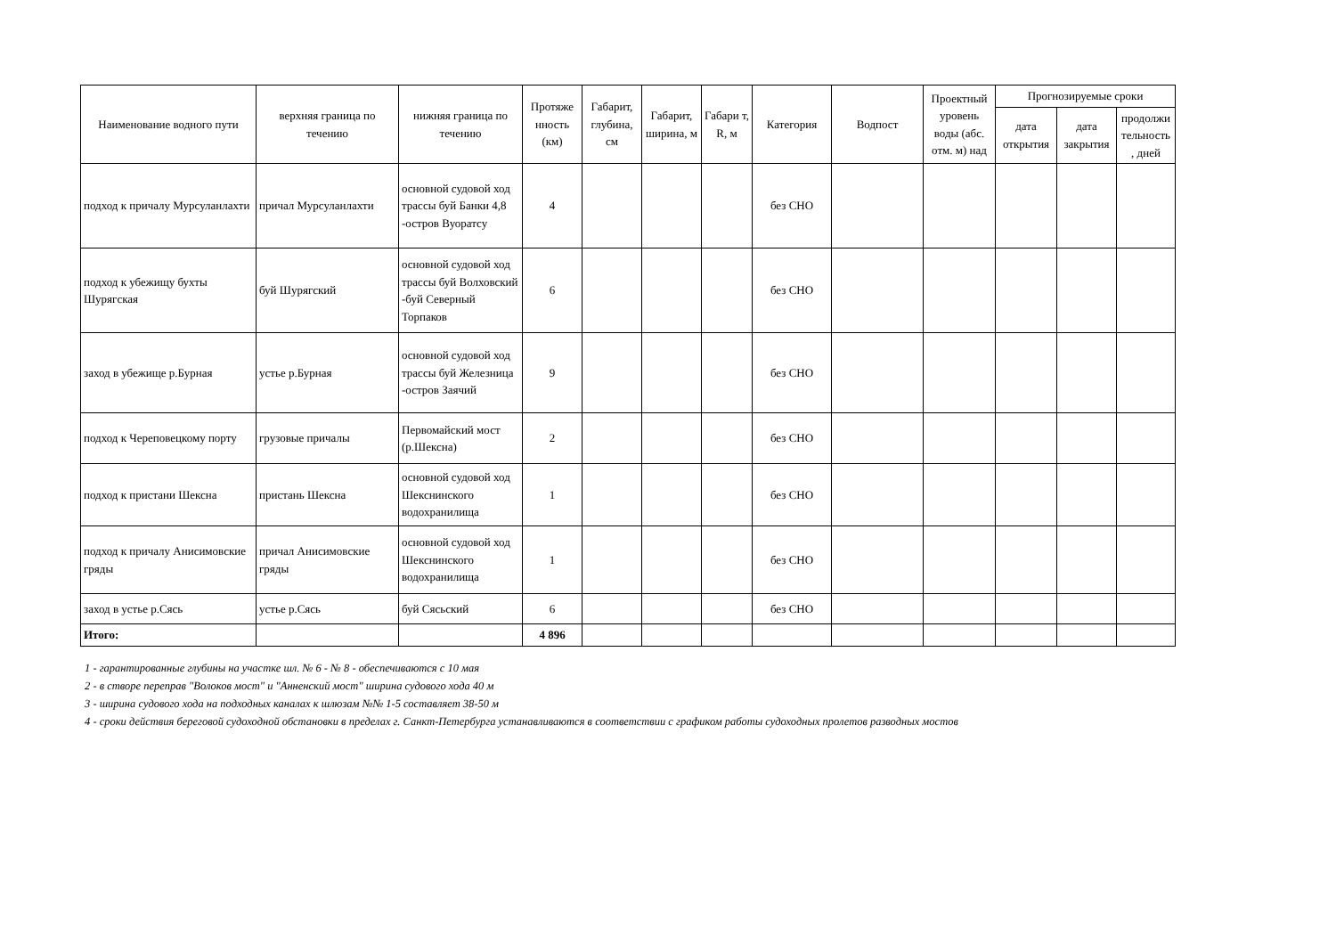| Наименование водного пути | верхняя граница по течению | нижняя граница по течению | Протяже нность (км) | Габарит, глубина, см | Габарит, ширина, м | Габари т, R, м | Категория | Водпост | Проектный уровень воды (абс. отм. м) над | Прогнозируемые сроки | | |
| --- | --- | --- | --- | --- | --- | --- | --- | --- | --- | --- | --- | --- |
| | | | | | | | | | | дата открытия | дата закрытия | продолжи тельность , дней |
| подход к причалу Мурсуланлахти | причал Мурсуланлахти | основной судовой ход трассы буй Банки 4,8 -остров Вуоратсу | 4 | | | | без СНО | | | | | |
| подход к убежищу бухты Шурягская | буй Шурягский | основной судовой ход трассы буй Волховский -буй Северный Торпаков | 6 | | | | без СНО | | | | | |
| заход в убежище р.Бурная | устье р.Бурная | основной судовой ход трассы буй Железница -остров Заячий | 9 | | | | без СНО | | | | | |
| подход к Череповецкому порту | грузовые причалы | Первомайский мост (р.Шексна) | 2 | | | | без СНО | | | | | |
| подход к пристани Шексна | пристань Шексна | основной судовой ход Шекснинского водохранилища | 1 | | | | без СНО | | | | | |
| подход к причалу Анисимовские гряды | причал Анисимовские гряды | основной судовой ход Шекснинского водохранилища | 1 | | | | без СНО | | | | | |
| заход в устье р.Сясь | устье р.Сясь | буй Сясьский | 6 | | | | без СНО | | | | | |
| Итого: | | | 4 896 | | | | | | | | | |
1 - гарантированные глубины на участке шл. № 6 - № 8 - обеспечиваются с 10 мая
2 - в створе переправ "Волоков мост" и "Анненский мост" ширина судового хода 40 м
3 - ширина судового хода на подходных каналах к шлюзам №№ 1-5 составляет 38-50 м
4 - сроки действия береговой судоходной обстановки в пределах г. Санкт-Петербурга устанавливаются в соответствии с графиком работы судоходных пролетов разводных мостов